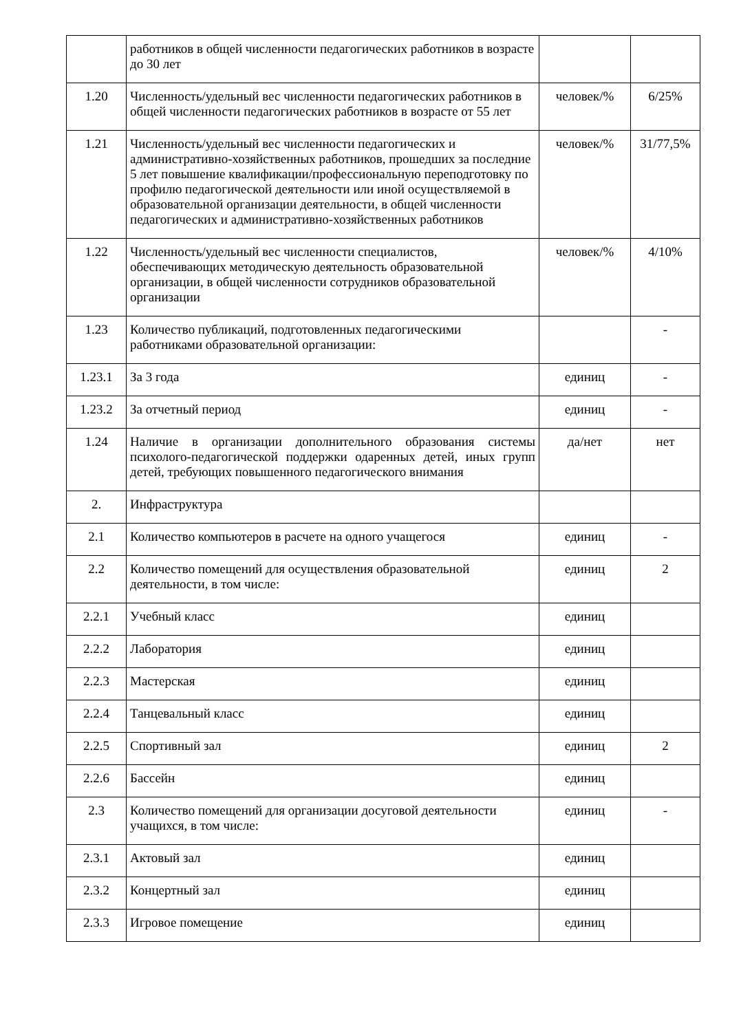| | работников в общей численности педагогических работников в возрасте до 30 лет | | |
| 1.20 | Численность/удельный вес численности педагогических работников в общей численности педагогических работников в возрасте от 55 лет | человек/% | 6/25% |
| 1.21 | Численность/удельный вес численности педагогических и административно-хозяйственных работников, прошедших за последние 5 лет повышение квалификации/профессиональную переподготовку по профилю педагогической деятельности или иной осуществляемой в образовательной организации деятельности, в общей численности педагогических и административно-хозяйственных работников | человек/% | 31/77,5% |
| 1.22 | Численность/удельный вес численности специалистов, обеспечивающих методическую деятельность образовательной организации, в общей численности сотрудников образовательной организации | человек/% | 4/10% |
| 1.23 | Количество публикаций, подготовленных педагогическими работниками образовательной организации: | | - |
| 1.23.1 | За 3 года | единиц | - |
| 1.23.2 | За отчетный период | единиц | - |
| 1.24 | Наличие в организации дополнительного образования системы психолого-педагогической поддержки одаренных детей, иных групп детей, требующих повышенного педагогического внимания | да/нет | нет |
| 2. | Инфраструктура | | |
| 2.1 | Количество компьютеров в расчете на одного учащегося | единиц | - |
| 2.2 | Количество помещений для осуществления образовательной деятельности, в том числе: | единиц | 2 |
| 2.2.1 | Учебный класс | единиц | |
| 2.2.2 | Лаборатория | единиц | |
| 2.2.3 | Мастерская | единиц | |
| 2.2.4 | Танцевальный класс | единиц | |
| 2.2.5 | Спортивный зал | единиц | 2 |
| 2.2.6 | Бассейн | единиц | |
| 2.3 | Количество помещений для организации досуговой деятельности учащихся, в том числе: | единиц | - |
| 2.3.1 | Актовый зал | единиц | |
| 2.3.2 | Концертный зал | единиц | |
| 2.3.3 | Игровое помещение | единиц | |